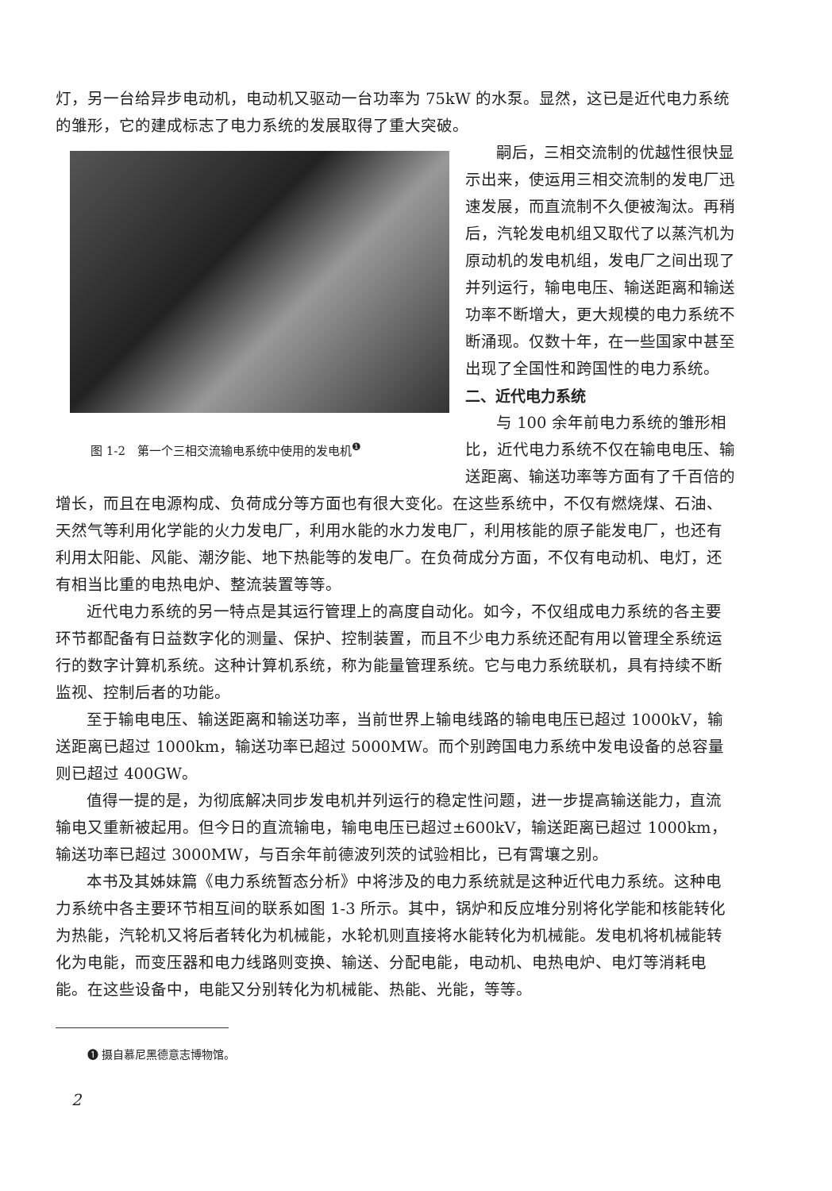灯，另一台给异步电动机，电动机又驱动一台功率为 75kW 的水泵。显然，这已是近代电力系统的雏形，它的建成标志了电力系统的发展取得了重大突破。
图 1-2　第一个三相交流输电系统中使用的发电机<sup>❶</sup>
嗣后，三相交流制的优越性很快显示出来，使运用三相交流制的发电厂迅速发展，而直流制不久便被淘汰。再稍后，汽轮发电机组又取代了以蒸汽机为原动机的发电机组，发电厂之间出现了并列运行，输电电压、输送距离和输送功率不断增大，更大规模的电力系统不断涌现。仅数十年，在一些国家中甚至出现了全国性和跨国性的电力系统。
二、近代电力系统
与 100 余年前电力系统的雏形相比，近代电力系统不仅在输电电压、输送距离、输送功率等方面有了千百倍的增长，而且在电源构成、负荷成分等方面也有很大变化。在这些系统中，不仅有燃烧煤、石油、天然气等利用化学能的火力发电厂，利用水能的水力发电厂，利用核能的原子能发电厂，也还有利用太阳能、风能、潮汐能、地下热能等的发电厂。在负荷成分方面，不仅有电动机、电灯，还有相当比重的电热电炉、整流装置等等。
近代电力系统的另一特点是其运行管理上的高度自动化。如今，不仅组成电力系统的各主要环节都配备有日益数字化的测量、保护、控制装置，而且不少电力系统还配有用以管理全系统运行的数字计算机系统。这种计算机系统，称为能量管理系统。它与电力系统联机，具有持续不断监视、控制后者的功能。
至于输电电压、输送距离和输送功率，当前世界上输电线路的输电电压已超过 1000kV，输送距离已超过 1000km，输送功率已超过 5000MW。而个别跨国电力系统中发电设备的总容量则已超过 400GW。
值得一提的是，为彻底解决同步发电机并列运行的稳定性问题，进一步提高输送能力，直流输电又重新被起用。但今日的直流输电，输电电压已超过±600kV，输送距离已超过 1000km，输送功率已超过 3000MW，与百余年前德波列茨的试验相比，已有霄壤之别。
本书及其姊妹篇《电力系统暂态分析》中将涉及的电力系统就是这种近代电力系统。这种电力系统中各主要环节相互间的联系如图 1-3 所示。其中，锅炉和反应堆分别将化学能和核能转化为热能，汽轮机又将后者转化为机械能，水轮机则直接将水能转化为机械能。发电机将机械能转化为电能，而变压器和电力线路则变换、输送、分配电能，电动机、电热电炉、电灯等消耗电能。在这些设备中，电能又分别转化为机械能、热能、光能，等等。
❶ 摄自慕尼黑德意志博物馆。
2